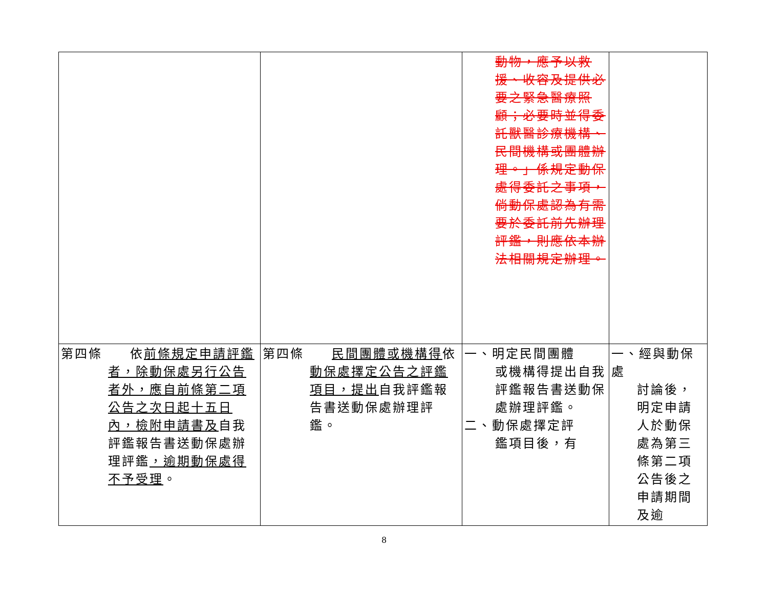| | | 動物，應予以救援、收容及提供必要之緊急醫療照顧；必要時並得委託獸醫診療機構、民間機構或團體辦理。」係規定動保處得委託之事項，倘動保處認為有需要於委託前先辦理評鑑，則應依本辦法相關規定辦理。 | |
| 第四條 依 前條規定申請評鑑 者，除動保處另行公告者外，應自前條第二項公告之次日起十五日內，檢附申請書及 自我評鑑報告書送動保處辦理評鑑 ，逾期動保處得不予受理 。 | 第四條 民間團體或機構得 依 動保處擇定公告之評鑑項目，提出 自我評鑑報告書送動保處辦理評鑑。 | 一、明定民間團體 或機構得提出自我評鑑報告書送動保處辦理評鑑。 二、動保處擇定評 鑑項目後，有 | 一、經與動保處 討論後，明定申請人於動保處為第三條第二項公告後之申請期間及逾 |
8